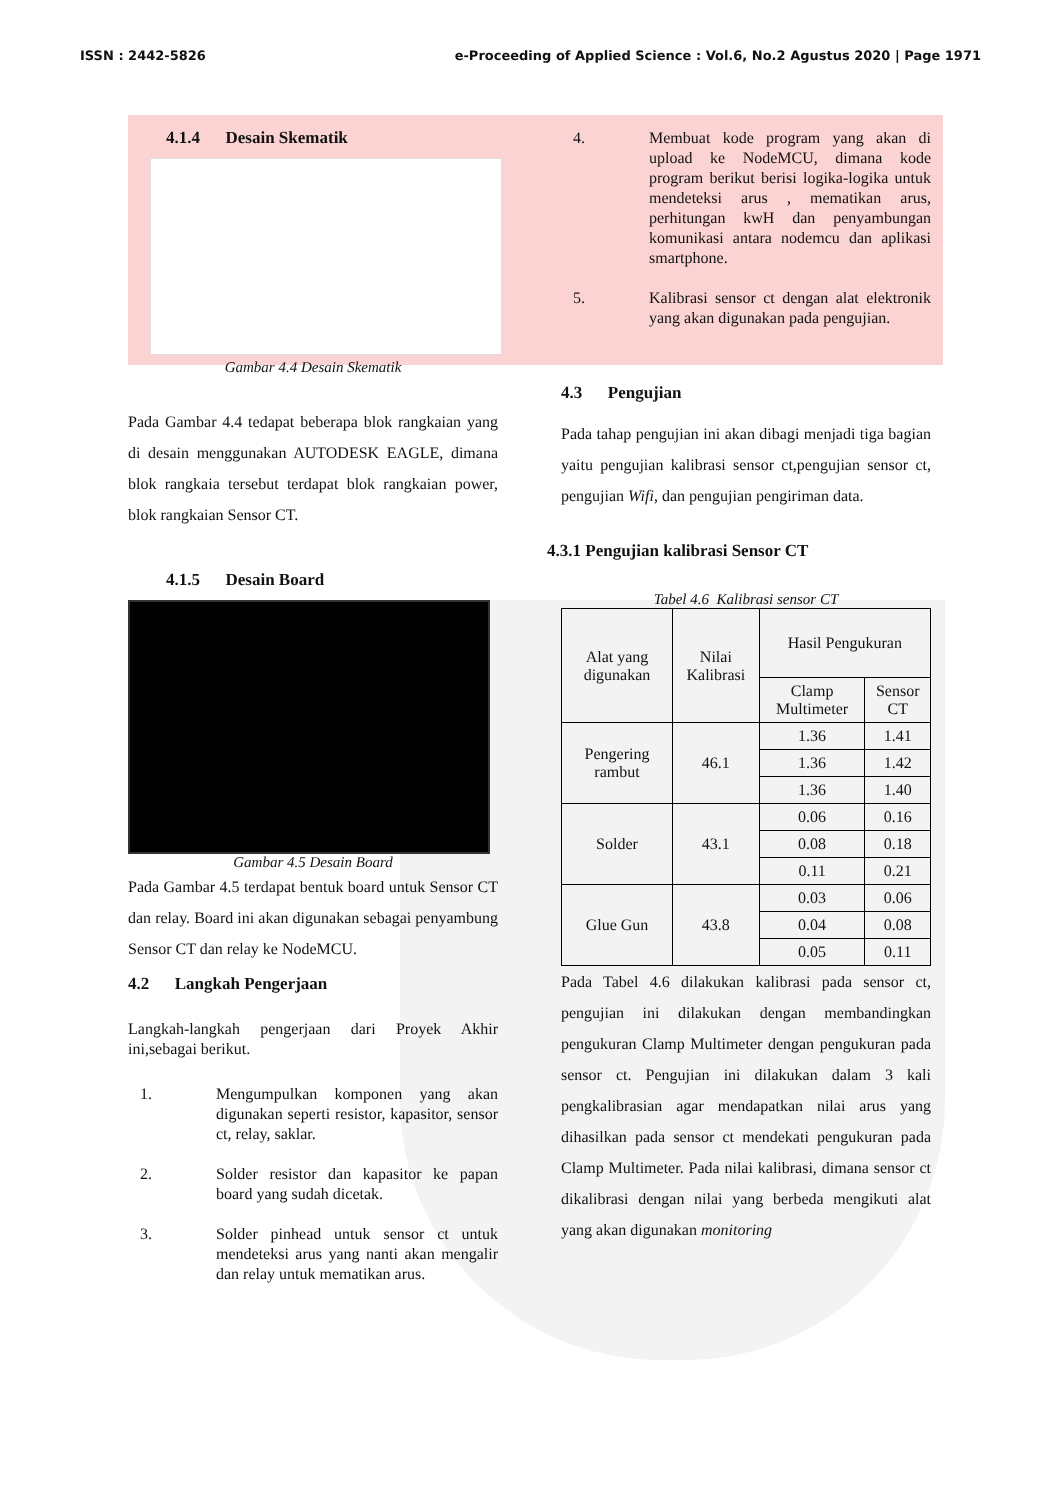ISSN : 2442-5826 e-Proceeding of Applied Science : Vol.6, No.2 Agustus 2020 | Page 1971
4.1.4 Desain Skematik
Gambar 4.4 Desain Skematik
Pada Gambar 4.4 tedapat beberapa blok rangkaian yang di desain menggunakan AUTODESK EAGLE, dimana blok rangkaia tersebut terdapat blok rangkaian power, blok rangkaian Sensor CT.
4.1.5 Desain Board
Gambar 4.5 Desain Board
Pada Gambar 4.5 terdapat bentuk board untuk Sensor CT dan relay. Board ini akan digunakan sebagai penyambung Sensor CT dan relay ke NodeMCU.
4.2 Langkah Pengerjaan
Langkah-langkah pengerjaan dari Proyek Akhir ini,sebagai berikut.
1. Mengumpulkan komponen yang akan digunakan seperti resistor, kapasitor, sensor ct, relay, saklar.
2. Solder resistor dan kapasitor ke papan board yang sudah dicetak.
3. Solder pinhead untuk sensor ct untuk mendeteksi arus yang nanti akan mengalir dan relay untuk mematikan arus.
4. Membuat kode program yang akan di upload ke NodeMCU, dimana kode program berikut berisi logika-logika untuk mendeteksi arus , mematikan arus, perhitungan kwH dan penyambungan komunikasi antara nodemcu dan aplikasi smartphone.
5. Kalibrasi sensor ct dengan alat elektronik yang akan digunakan pada pengujian.
4.3 Pengujian
Pada tahap pengujian ini akan dibagi menjadi tiga bagian yaitu pengujian kalibrasi sensor ct,pengujian sensor ct, pengujian Wifi, dan pengujian pengiriman data.
4.3.1 Pengujian kalibrasi Sensor CT
Tabel 4.6 Kalibrasi sensor CT
| Alat yang digunakan | Nilai Kalibrasi | Hasil Pengukuran | |
| --- | --- | --- | --- |
| | | Clamp Multimeter | Sensor CT |
| Pengering rambut | 46.1 | 1.36 | 1.41 |
| | | 1.36 | 1.42 |
| | | 1.36 | 1.40 |
| Solder | 43.1 | 0.06 | 0.16 |
| | | 0.08 | 0.18 |
| | | 0.11 | 0.21 |
| Glue Gun | 43.8 | 0.03 | 0.06 |
| | | 0.04 | 0.08 |
| | | 0.05 | 0.11 |
Pada Tabel 4.6 dilakukan kalibrasi pada sensor ct, pengujian ini dilakukan dengan membandingkan pengukuran Clamp Multimeter dengan pengukuran pada sensor ct. Pengujian ini dilakukan dalam 3 kali pengkalibrasian agar mendapatkan nilai arus yang dihasilkan pada sensor ct mendekati pengukuran pada Clamp Multimeter. Pada nilai kalibrasi, dimana sensor ct dikalibrasi dengan nilai yang berbeda mengikuti alat yang akan digunakan monitoring